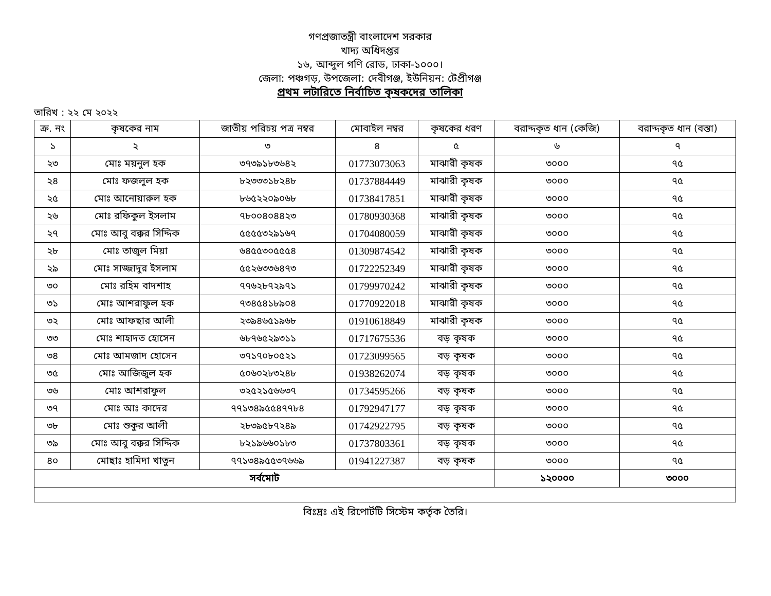গণপ্রজাতন্ত্রী বাংলাদেশ সরকার
খাদ্য অধিদপ্তর
১৬, আব্দুল গণি রোড, ঢাকা-১০০০।
জেলা: পঞ্চগড়, উপজেলা: দেবীগঞ্জ, ইউনিয়ন: টেপ্রীগঞ্জ
প্রথম লটারিতে নির্বাচিত কৃষকদের তালিকা
তারিখ : ২২ মে ২০২২
| ক্র. নং | কৃষকের নাম | জাতীয় পরিচয় পত্র নম্বর | মোবাইল নম্বর | কৃষকের ধরণ | বরাদ্দকৃত ধান (কেজি) | বরাদ্দকৃত ধান (বস্তা) |
| --- | --- | --- | --- | --- | --- | --- |
| ১ | ২ | ৩ | ৪ | ৫ | ৬ | ৭ |
| ২৩ | মোঃ ময়নুল হক | ৩৭৩৯১৮৩৬৪২ | 01773073063 | মাঝারী কৃষক | ৩০০০ | ৭৫ |
| ২৪ | মোঃ ফজলুল হক | ৮২৩৩৩১৮২৪৮ | 01737884449 | মাঝারী কৃষক | ৩০০০ | ৭৫ |
| ২৫ | মোঃ আনোয়ারুল হক | ৮৬৫২২০৯০৬৮ | 01738417851 | মাঝারী কৃষক | ৩০০০ | ৭৫ |
| ২৬ | মোঃ রফিকুল ইসলাম | ৭৮০০৪০৪৪২৩ | 01780930368 | মাঝারী কৃষক | ৩০০০ | ৭৫ |
| ২৭ | মোঃ আবু বক্কর সিদ্দিক | ৫৫৫৫৩২৯১৬৭ | 01704080059 | মাঝারী কৃষক | ৩০০০ | ৭৫ |
| ২৮ | মোঃ তাজুল মিয়া | ৬৪৫৫৩০৫৫৫৪ | 01309874542 | মাঝারী কৃষক | ৩০০০ | ৭৫ |
| ২৯ | মোঃ সাজ্জাদুর ইসলাম | ৫৫২৬৩৩৬৪৭৩ | 01722252349 | মাঝারী কৃষক | ৩০০০ | ৭৫ |
| ৩০ | মোঃ রহিম বাদশাহ | ৭৭৬২৮৭২৯৭১ | 01799970242 | মাঝারী কৃষক | ৩০০০ | ৭৫ |
| ৩১ | মোঃ আশরাফুল হক | ৭৩৪৫৪১৮৯০৪ | 01770922018 | মাঝারী কৃষক | ৩০০০ | ৭৫ |
| ৩২ | মোঃ আফছার আলী | ২৩৯৪৬৫১৯৬৮ | 01910618849 | মাঝারী কৃষক | ৩০০০ | ৭৫ |
| ৩৩ | মোঃ শাহাদত হোসেন | ৬৮৭৬৫২৯৩১১ | 01717675536 | বড় কৃষক | ৩০০০ | ৭৫ |
| ৩৪ | মোঃ আমজাদ হোসেন | ৩৭১৭০৮০৫২১ | 01723099565 | বড় কৃষক | ৩০০০ | ৭৫ |
| ৩৫ | মোঃ আজিজুল হক | ৫০৬০২৮৩২৪৮ | 01938262074 | বড় কৃষক | ৩০০০ | ৭৫ |
| ৩৬ | মোঃ আশরাফুল | ৩২৫২১৫৬৬৩৭ | 01734595266 | বড় কৃষক | ৩০০০ | ৭৫ |
| ৩৭ | মোঃ আঃ কাদের | ৭৭১৩৪৯৫৫৪৭৭৮৪ | 01792947177 | বড় কৃষক | ৩০০০ | ৭৫ |
| ৩৮ | মোঃ শুকুর আলী | ২৮৩৯৫৮৭২৪৯ | 01742922795 | বড় কৃষক | ৩০০০ | ৭৫ |
| ৩৯ | মোঃ আবু বক্কর সিদ্দিক | ৮২১৯৬৬০১৮৩ | 01737803361 | বড় কৃষক | ৩০০০ | ৭৫ |
| ৪০ | মোছাঃ হামিদা খাতুন | ৭৭১৩৪৯৫৫৩৭৬৬৯ | 01941227387 | বড় কৃষক | ৩০০০ | ৭৫ |
| সর্বমোট | | | | | ১২০০০০ | ৩০০০ |
বিঃদ্রঃ এই রিপোর্টটি সিস্টেম কর্তৃক তৈরি।